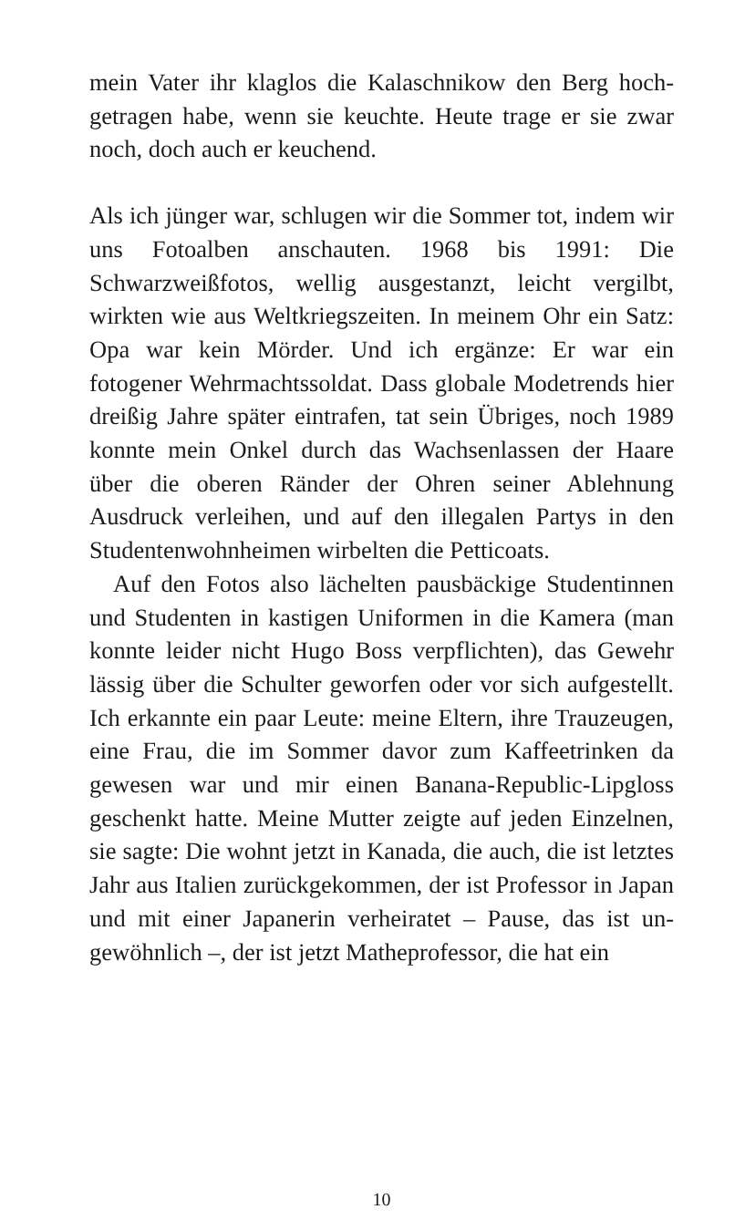mein Vater ihr klaglos die Kalaschnikow den Berg hoch­getragen habe, wenn sie keuchte. Heute trage er sie zwar noch, doch auch er keuchend.
Als ich jünger war, schlugen wir die Sommer tot, in­dem wir uns Fotoalben anschauten. 1968 bis 1991: Die Schwarzweißfotos, wellig ausgestanzt, leicht vergilbt, wirkten wie aus Weltkriegszeiten. In meinem Ohr ein Satz: Opa war kein Mörder. Und ich ergänze: Er war ein fotogener Wehrmachtssoldat. Dass globale Mode­trends hier dreißig Jahre später eintrafen, tat sein Übri­ges, noch 1989 konnte mein Onkel durch das Wachsen­lassen der Haare über die oberen Ränder der Ohren seiner Ablehnung Ausdruck verleihen, und auf den ille­galen Partys in den Studentenwohnheimen wirbelten die Petticoats.
Auf den Fotos also lächelten pausbäckige Studentin­nen und Studenten in kastigen Uniformen in die Ka­mera (man konnte leider nicht Hugo Boss verpflich­ten), das Gewehr lässig über die Schulter geworfen oder vor sich aufgestellt. Ich erkannte ein paar Leute: meine Eltern, ihre Trauzeugen, eine Frau, die im Som­mer davor zum Kaffeetrinken da gewesen war und mir einen Banana-Republic-Lipgloss geschenkt hatte. Mei­ne Mutter zeigte auf jeden Einzelnen, sie sagte: Die wohnt jetzt in Kanada, die auch, die ist letztes Jahr aus Italien zurückgekommen, der ist Professor in Japan und mit einer Japanerin verheiratet – Pause, das ist un­gewöhnlich –, der ist jetzt Matheprofessor, die hat ein
10